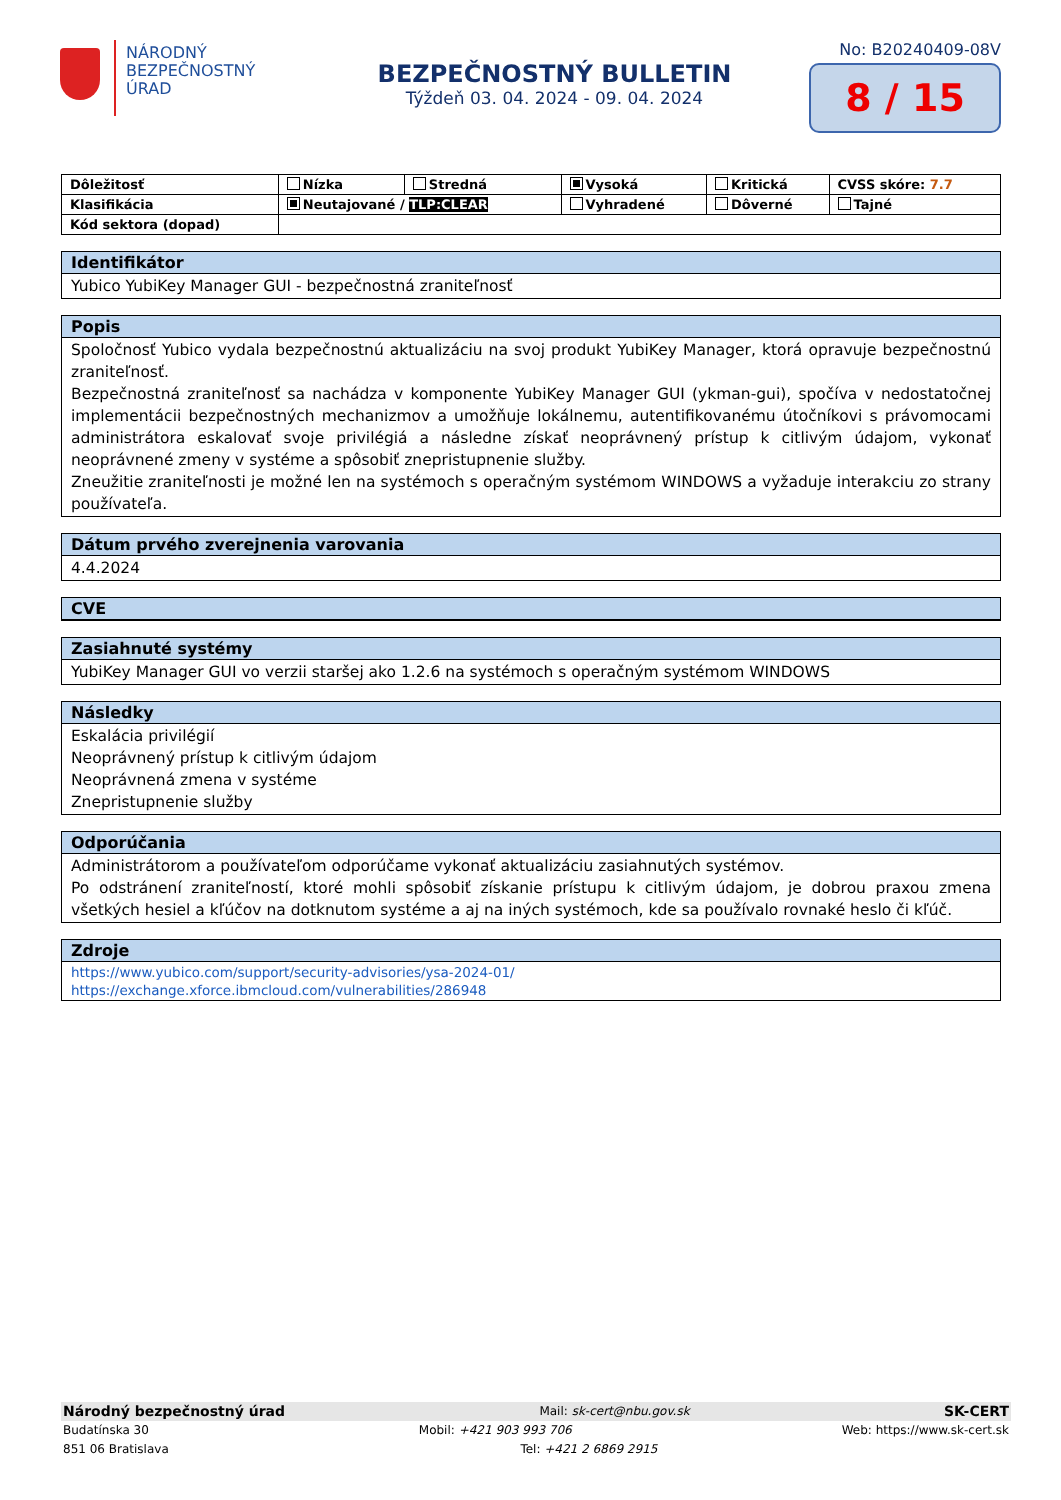NÁRODNÝ
BEZPEČNOSTNÝ
ÚRAD
BEZPEČNOSTNÝ BULLETIN
Týždeň 03. 04. 2024 - 09. 04. 2024
No: B20240409-08V
8 / 15
| Dôležitosť | Nízka | Stredná | Vysoká | Kritická | CVSS skóre: 7.7 |
| Klasifikácia | Neutajované / TLP:CLEAR | | Vyhradené | Dôverné | Tajné |
| Kód sektora (dopad) | | | | | |
Identifikátor
Yubico YubiKey Manager GUI - bezpečnostná zraniteľnosť
Popis
Spoločnosť Yubico vydala bezpečnostnú aktualizáciu na svoj produkt YubiKey Manager, ktorá opravuje bezpečnostnú zraniteľnosť.
Bezpečnostná zraniteľnosť sa nachádza v komponente YubiKey Manager GUI (ykman-gui), spočíva v nedostatočnej implementácii bezpečnostných mechanizmov a umožňuje lokálnemu, autentifikovanému útočníkovi s právomocami administrátora eskalovať svoje privilégiá a následne získať neoprávnený prístup k citlivým údajom, vykonať neoprávnené zmeny v systéme a spôsobiť znepristupnenie služby.
Zneužitie zraniteľnosti je možné len na systémoch s operačným systémom WINDOWS a vyžaduje interakciu zo strany používateľa.
Dátum prvého zverejnenia varovania
4.4.2024
CVE
Zasiahnuté systémy
YubiKey Manager GUI vo verzii staršej ako 1.2.6 na systémoch s operačným systémom WINDOWS
Následky
Eskalácia privilégií
Neoprávnený prístup k citlivým údajom
Neoprávnená zmena v systéme
Znepristupnenie služby
Odporúčania
Administrátorom a používateľom odporúčame vykonať aktualizáciu zasiahnutých systémov.
Po odstránení zraniteľností, ktoré mohli spôsobiť získanie prístupu k citlivým údajom, je dobrou praxou zmena všetkých hesiel a kľúčov na dotknutom systéme a aj na iných systémoch, kde sa používalo rovnaké heslo či kľúč.
Zdroje
https://www.yubico.com/support/security-advisories/ysa-2024-01/
https://exchange.xforce.ibmcloud.com/vulnerabilities/286948
Národný bezpečnostný úrad Mail: sk-cert@nbu.gov.sk SK-CERT
Budatínska 30 Mobil: +421 903 993 706 Web: https://www.sk-cert.sk
851 06 Bratislava Tel: +421 2 6869 2915